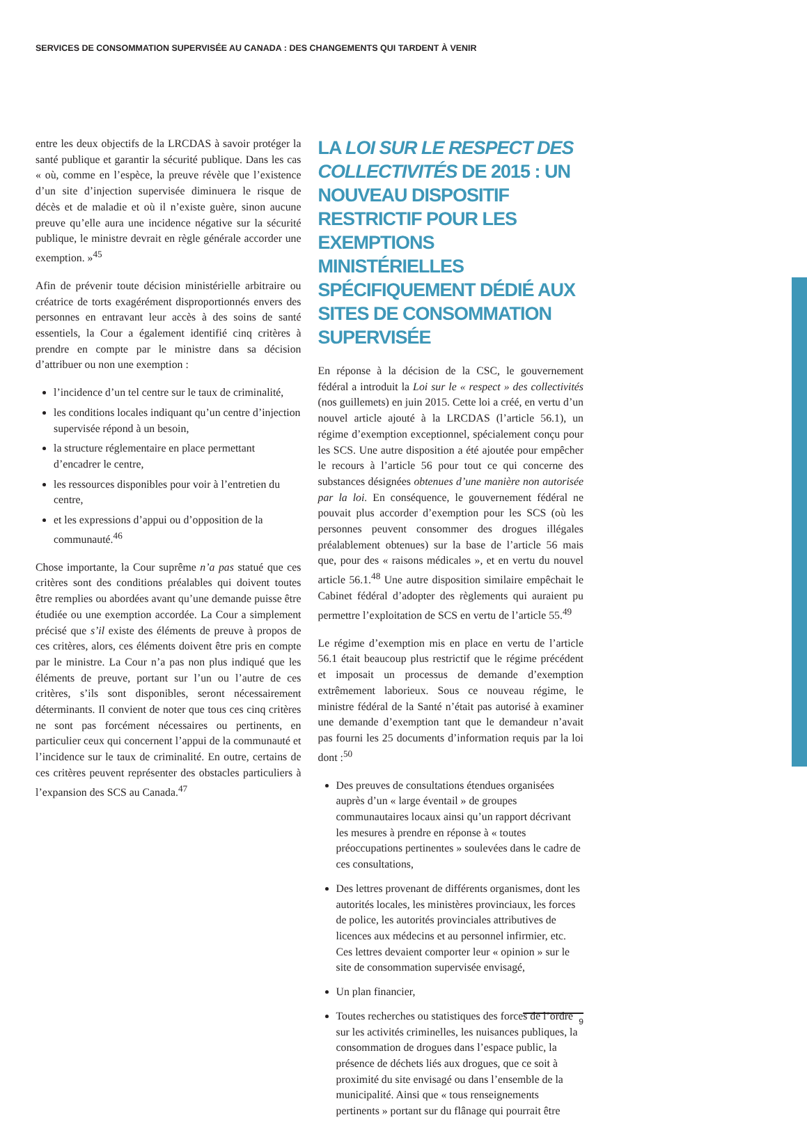SERVICES DE CONSOMMATION SUPERVISÉE AU CANADA : DES CHANGEMENTS QUI TARDENT À VENIR
entre les deux objectifs de la LRCDAS à savoir protéger la santé publique et garantir la sécurité publique. Dans les cas « où, comme en l’espèce, la preuve révèle que l’existence d’un site d’injection supervisée diminuera le risque de décès et de maladie et où il n’existe guère, sinon aucune preuve qu’elle aura une incidence négative sur la sécurité publique, le ministre devrait en règle générale accorder une exemption. »<sup>45</sup>
Afin de prévenir toute décision ministérielle arbitraire ou créatrice de torts exagérément disproportionnés envers des personnes en entravant leur accès à des soins de santé essentiels, la Cour a également identifié cinq critères à prendre en compte par le ministre dans sa décision d’attribuer ou non une exemption :
l’incidence d’un tel centre sur le taux de criminalité,
les conditions locales indiquant qu’un centre d’injection supervisée répond à un besoin,
la structure réglementaire en place permettant d’encadrer le centre,
les ressources disponibles pour voir à l’entretien du centre,
et les expressions d’appui ou d’opposition de la communauté.<sup>46</sup>
Chose importante, la Cour suprême n’a pas statué que ces critères sont des conditions préalables qui doivent toutes être remplies ou abordées avant qu’une demande puisse être étudiée ou une exemption accordée. La Cour a simplement précisé que s’il existe des éléments de preuve à propos de ces critères, alors, ces éléments doivent être pris en compte par le ministre. La Cour n’a pas non plus indiqué que les éléments de preuve, portant sur l’un ou l’autre de ces critères, s’ils sont disponibles, seront nécessairement déterminants. Il convient de noter que tous ces cinq critères ne sont pas forcément nécessaires ou pertinents, en particulier ceux qui concernent l’appui de la communauté et l’incidence sur le taux de criminalité. En outre, certains de ces critères peuvent représenter des obstacles particuliers à l’expansion des SCS au Canada.<sup>47</sup>
LA LOI SUR LE RESPECT DES COLLECTIVITÉS DE 2015 : UN NOUVEAU DISPOSITIF RESTRICTIF POUR LES EXEMPTIONS MINISTÉRIELLES SPÉCIFIQUEMENT DÉDIÉ AUX SITES DE CONSOMMATION SUPERVISÉE
En réponse à la décision de la CSC, le gouvernement fédéral a introduit la Loi sur le « respect » des collectivités (nos guillemets) en juin 2015. Cette loi a créé, en vertu d’un nouvel article ajouté à la LRCDAS (l’article 56.1), un régime d’exemption exceptionnel, spécialement conçu pour les SCS. Une autre disposition a été ajoutée pour empêcher le recours à l’article 56 pour tout ce qui concerne des substances désignées obtenues d’une manière non autorisée par la loi. En conséquence, le gouvernement fédéral ne pouvait plus accorder d’exemption pour les SCS (où les personnes peuvent consommer des drogues illégales préalablement obtenues) sur la base de l’article 56 mais que, pour des « raisons médicales », et en vertu du nouvel article 56.1.<sup>48</sup> Une autre disposition similaire empêchait le Cabinet fédéral d’adopter des règlements qui auraient pu permettre l’exploitation de SCS en vertu de l’article 55.<sup>49</sup>
Le régime d’exemption mis en place en vertu de l’article 56.1 était beaucoup plus restrictif que le régime précédent et imposait un processus de demande d’exemption extrêmement laborieux. Sous ce nouveau régime, le ministre fédéral de la Santé n’était pas autorisé à examiner une demande d’exemption tant que le demandeur n’avait pas fourni les 25 documents d’information requis par la loi dont :<sup>50</sup>
Des preuves de consultations étendues organisées auprès d’un « large éventail » de groupes communautaires locaux ainsi qu’un rapport décrivant les mesures à prendre en réponse à « toutes préoccupations pertinentes » soulevées dans le cadre de ces consultations,
Des lettres provenant de différents organismes, dont les autorités locales, les ministères provinciaux, les forces de police, les autorités provinciales attributives de licences aux médecins et au personnel infirmier, etc. Ces lettres devaient comporter leur « opinion » sur le site de consommation supervisée envisagé,
Un plan financier,
Toutes recherches ou statistiques des forces de l’ordre sur les activités criminelles, les nuisances publiques, la consommation de drogues dans l’espace public, la présence de déchets liés aux drogues, que ce soit à proximité du site envisagé ou dans l’ensemble de la municipalité. Ainsi que « tous renseignements pertinents » portant sur du flânage qui pourrait être
9